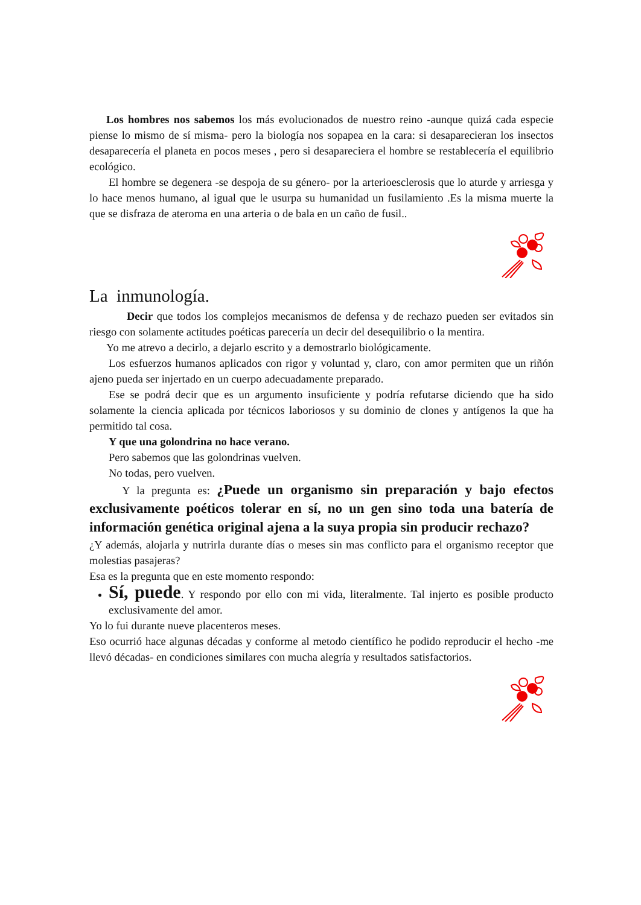Los hombres nos sabemos los más evolucionados de nuestro reino -aunque quizá cada especie piense lo mismo de sí misma- pero la biología nos sopapea en la cara: si desaparecieran los insectos desaparecería el planeta en pocos meses , pero si desapareciera el hombre se restablecería el equilibrio ecológico.
El hombre se degenera -se despoja de su género- por la arterioesclerosis que lo aturde y arriesga y lo hace menos humano, al igual que le usurpa su humanidad un fusilamiento .Es la misma muerte la que se disfraza de ateroma en una arteria o de bala en un caño de fusil..
La inmunología.
Decir que todos los complejos mecanismos de defensa y de rechazo pueden ser evitados sin riesgo con solamente actitudes poéticas parecería un decir del desequilibrio o la mentira.
Yo me atrevo a decirlo, a dejarlo escrito y a demostrarlo biológicamente.
Los esfuerzos humanos aplicados con rigor y voluntad y, claro, con amor permiten que un riñón ajeno pueda ser injertado en un cuerpo adecuadamente preparado.
Ese se podrá decir que es un argumento insuficiente y podría refutarse diciendo que ha sido solamente la ciencia aplicada por técnicos laboriosos y su dominio de clones y antígenos la que ha permitido tal cosa.
Y que una golondrina no hace verano.
Pero sabemos que las golondrinas vuelven.
No todas, pero vuelven.
Y la pregunta es: ¿Puede un organismo sin preparación y bajo efectos exclusivamente poéticos tolerar en sí, no un gen sino toda una batería de información genética original ajena a la suya propia sin producir rechazo?
¿Y además, alojarla y nutrirla durante días o meses sin mas conflicto para el organismo receptor que molestias pasajeras?
Esa es la pregunta que en este momento respondo:
Sí, puede. Y respondo por ello con mi vida, literalmente. Tal injerto es posible producto exclusivamente del amor.
Yo lo fui durante nueve placenteros meses.
Eso ocurrió hace algunas décadas y conforme al metodo científico he podido reproducir el hecho -me llevó décadas- en condiciones similares con mucha alegría y resultados satisfactorios.